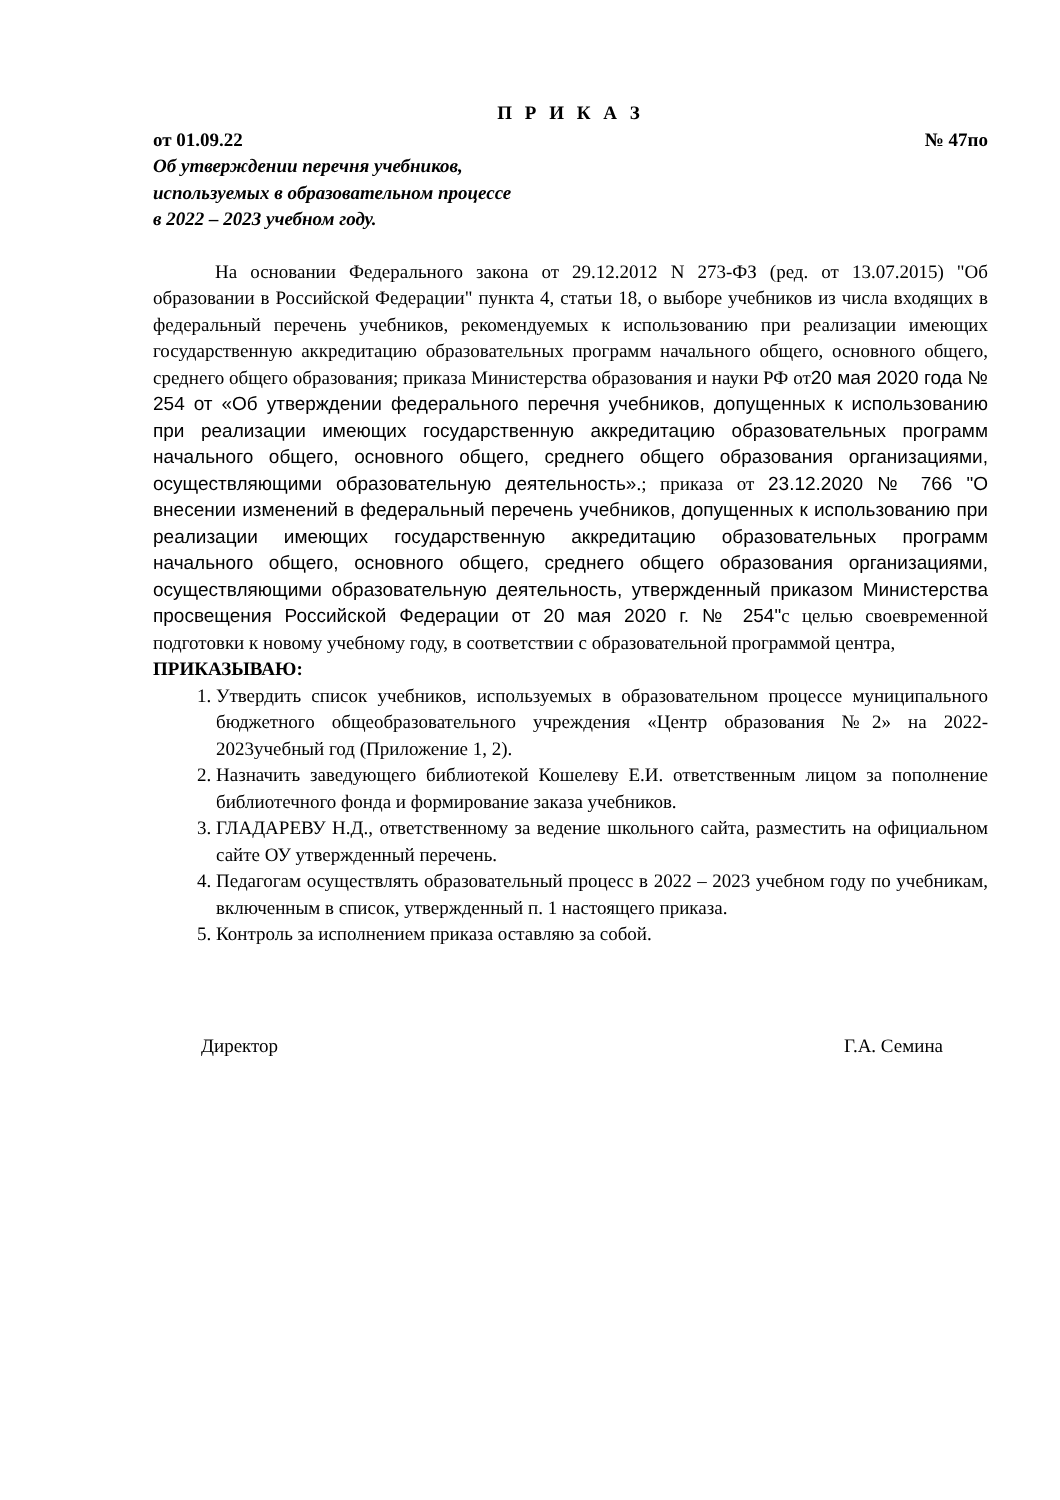П Р И К А З
от 01.09.22 № 47по
Об утверждении перечня учебников,
используемых в образовательном процессе
в 2022 – 2023 учебном году.
На основании Федерального закона от 29.12.2012 N 273-ФЗ (ред. от 13.07.2015) "Об образовании в Российской Федерации" пункта 4, статьи 18, о выборе учебников из числа входящих в федеральный перечень учебников, рекомендуемых к использованию при реализации имеющих государственную аккредитацию образовательных программ начального общего, основного общего, среднего общего образования; приказа Министерства образования и науки РФ от20 мая 2020 года № 254 от «Об утверждении федерального перечня учебников, допущенных к использованию при реализации имеющих государственную аккредитацию образовательных программ начального общего, основного общего, среднего общего образования организациями, осуществляющими образовательную деятельность».; приказа от 23.12.2020 № 766 "О внесении изменений в федеральный перечень учебников, допущенных к использованию при реализации имеющих государственную аккредитацию образовательных программ начального общего, основного общего, среднего общего образования организациями, осуществляющими образовательную деятельность, утвержденный приказом Министерства просвещения Российской Федерации от 20 мая 2020 г. № 254"с целью своевременной подготовки к новому учебному году, в соответствии с образовательной программой центра,
ПРИКАЗЫВАЮ:
1. Утвердить список учебников, используемых в образовательном процессе муниципального бюджетного общеобразовательного учреждения «Центр образования №2» на 2022-2023учебный год (Приложение 1, 2).
2. Назначить заведующего библиотекой Кошелеву Е.И. ответственным лицом за пополнение библиотечного фонда и формирование заказа учебников.
3. ГЛАДАРЕВУ Н.Д., ответственному за ведение школьного сайта, разместить на официальном сайте ОУ утвержденный перечень.
4. Педагогам осуществлять образовательный процесс в 2022 – 2023 учебном году по учебникам, включенным в список, утвержденный п. 1 настоящего приказа.
5. Контроль за исполнением приказа оставляю за собой.
Директор Г.А. Семина